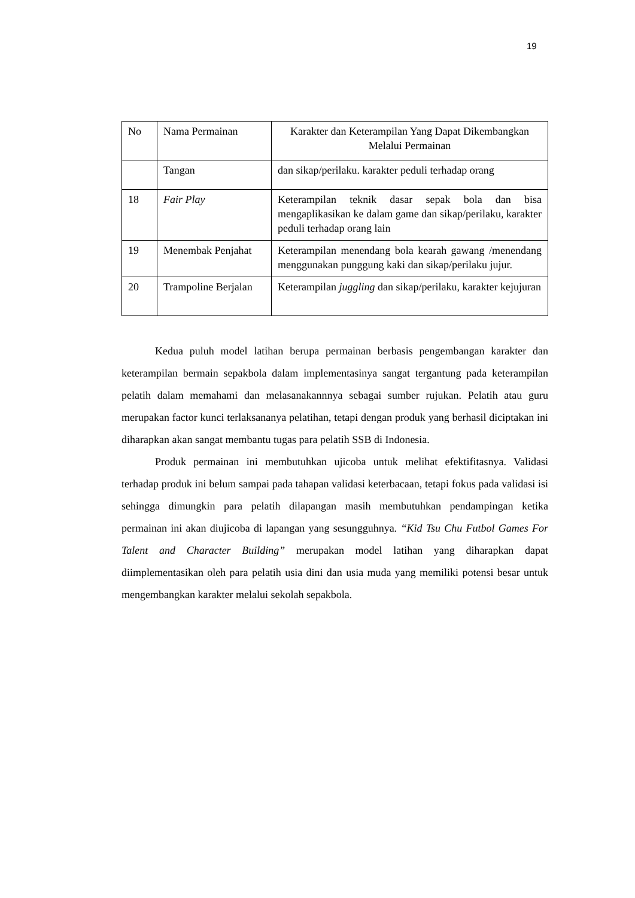19
| No | Nama Permainan | Karakter dan Keterampilan Yang Dapat Dikembangkan Melalui Permainan |
| | Tangan | dan sikap/perilaku. karakter peduli terhadap orang |
| 18 | Fair Play | Keterampilan teknik dasar sepak bola dan bisa mengaplikasikan ke dalam game dan sikap/perilaku, karakter peduli terhadap orang lain |
| 19 | Menembak Penjahat | Keterampilan menendang bola kearah gawang /menendang menggunakan punggung kaki dan sikap/perilaku jujur. |
| 20 | Trampoline Berjalan | Keterampilan juggling dan sikap/perilaku, karakter kejujuran |
Kedua puluh model latihan berupa permainan berbasis pengembangan karakter dan keterampilan bermain sepakbola dalam implementasinya sangat tergantung pada keterampilan pelatih dalam memahami dan melasanakannnya sebagai sumber rujukan. Pelatih atau guru merupakan factor kunci terlaksananya pelatihan, tetapi dengan produk yang berhasil diciptakan ini diharapkan akan sangat membantu tugas para pelatih SSB di Indonesia.
Produk permainan ini membutuhkan ujicoba untuk melihat efektifitasnya. Validasi terhadap produk ini belum sampai pada tahapan validasi keterbacaan, tetapi fokus pada validasi isi sehingga dimungkin para pelatih dilapangan masih membutuhkan pendampingan ketika permainan ini akan diujicoba di lapangan yang sesungguhnya. “Kid Tsu Chu Futbol Games For Talent and Character Building” merupakan model latihan yang diharapkan dapat diimplementasikan oleh para pelatih usia dini dan usia muda yang memiliki potensi besar untuk mengembangkan karakter melalui sekolah sepakbola.